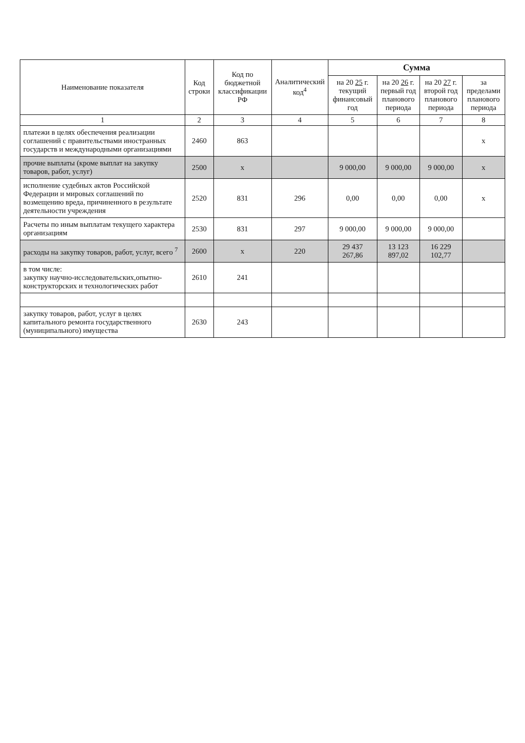| Наименование показателя | Код строки | Код по бюджетной классификации РФ | Аналитический код<sup>4</sup> | Сумма | | | |
| --- | --- | --- | --- | --- | --- | --- | --- |
| | | | | на 20 25 г. текущий финансовый год | на 20 26 г. первый год планового периода | на 20 27 г. второй год планового периода | за пределами планового периода |
| 1 | 2 | 3 | 4 | 5 | 6 | 7 | 8 |
| платежи в целях обеспечения реализации соглашений с правительствами иностранных государств и международными организациями | 2460 | 863 | | | | | x |
| прочие выплаты (кроме выплат на закупку товаров, работ, услуг) | 2500 | x | | 9 000,00 | 9 000,00 | 9 000,00 | x |
| исполнение судебных актов Российской Федерации и мировых соглашений по возмещению вреда, причиненного в результате деятельности учреждения | 2520 | 831 | 296 | 0,00 | 0,00 | 0,00 | x |
| Расчеты по иным выплатам текущего характера организациям | 2530 | 831 | 297 | 9 000,00 | 9 000,00 | 9 000,00 | |
| расходы на закупку товаров, работ, услуг, всего <sup>7</sup> | 2600 | x | 220 | 29 437 267,86 | 13 123 897,02 | 16 229 102,77 | |
| в том числе: закупку научно-исследовательских,опытно-конструкторских и технологических работ | 2610 | 241 | | | | | |
| закупку товаров, работ, услуг в целях капитального ремонта государственного (муниципального) имущества | 2630 | 243 | | | | | |